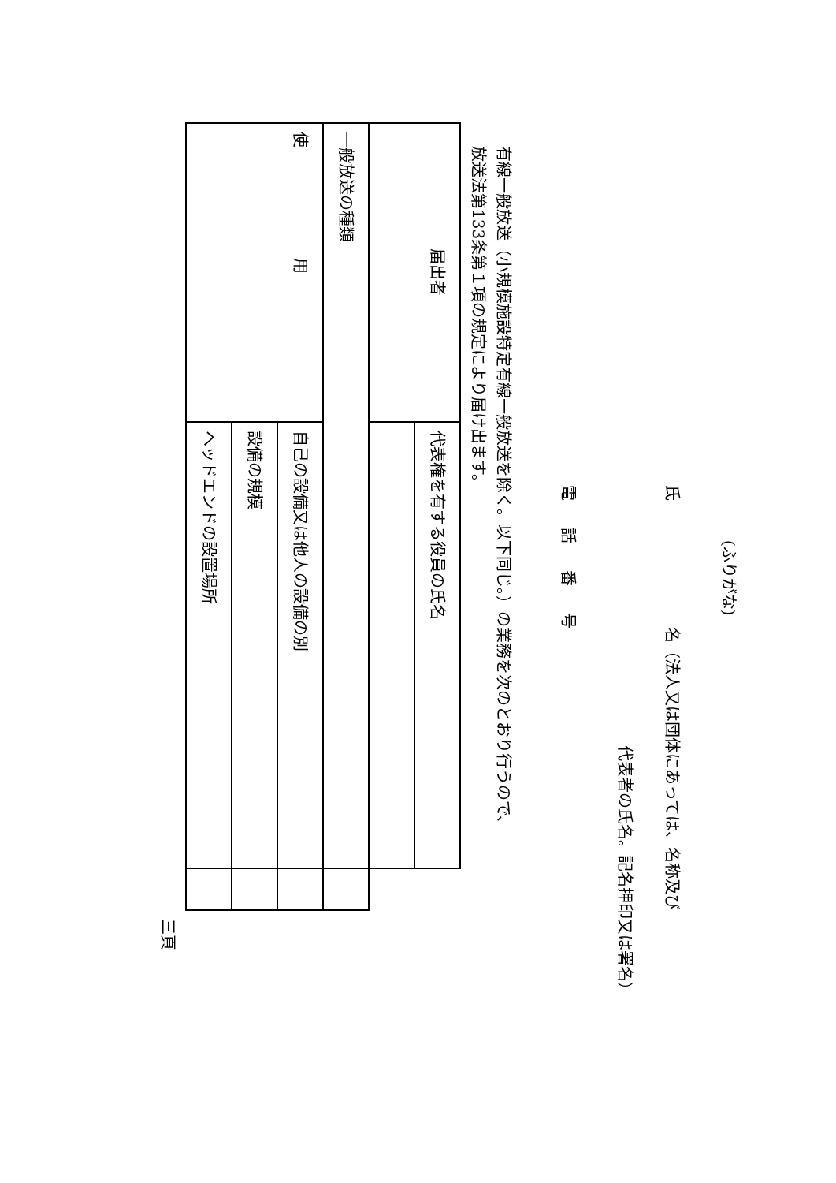(ふりがな)
氏　　　　　　　　名（法人又は団体にあっては、名称及び
代表者の氏名。記名押印又は署名）
電話番号
有線一般放送（小規模施設特定有線一般放送を除く。以下同じ。）の業務を次のとおり行うので、
放送法第133条第１項の規定により届け出ます。
| 届出者 | 代表権を有する役員の氏名 | |
| 一般放送の種類 | | |
| 使 用 | 自己の設備又は他人の設備の別 | |
| | 設備の規模 | |
| | ヘッドエンドの設置場所 | |
三頁